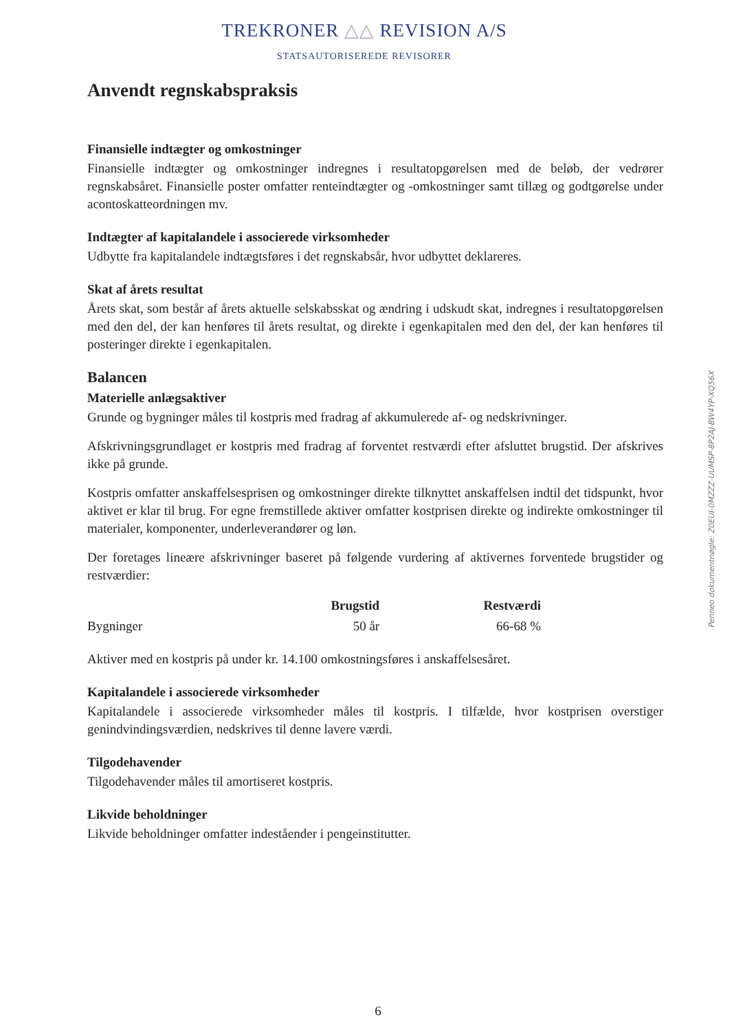TREKRONER △△ REVISION A/S
STATSAUTORISEREDE REVISORER
Anvendt regnskabspraksis
Finansielle indtægter og omkostninger
Finansielle indtægter og omkostninger indregnes i resultatopgørelsen med de beløb, der vedrører regnskabsåret. Finansielle poster omfatter renteindtægter og -omkostninger samt tillæg og godtgørelse under acontoskatteordningen mv.
Indtægter af kapitalandele i associerede virksomheder
Udbytte fra kapitalandele indtægtsføres i det regnskabsår, hvor udbyttet deklareres.
Skat af årets resultat
Årets skat, som består af årets aktuelle selskabsskat og ændring i udskudt skat, indregnes i resultatopgørelsen med den del, der kan henføres til årets resultat, og direkte i egenkapitalen med den del, der kan henføres til posteringer direkte i egenkapitalen.
Balancen
Materielle anlægsaktiver
Grunde og bygninger måles til kostpris med fradrag af akkumulerede af- og nedskrivninger.
Afskrivningsgrundlaget er kostpris med fradrag af forventet restværdi efter afsluttet brugstid. Der afskrives ikke på grunde.
Kostpris omfatter anskaffelsesprisen og omkostninger direkte tilknyttet anskaffelsen indtil det tidspunkt, hvor aktivet er klar til brug. For egne fremstillede aktiver omfatter kostprisen direkte og indirekte omkostninger til materialer, komponenter, underleverandører og løn.
Der foretages lineære afskrivninger baseret på følgende vurdering af aktivernes forventede brugstider og restværdier:
| | Brugstid | Restværdi |
| --- | --- | --- |
| Bygninger | 50 år | 66-68 % |
Aktiver med en kostpris på under kr. 14.100 omkostningsføres i anskaffelsesåret.
Kapitalandele i associerede virksomheder
Kapitalandele i associerede virksomheder måles til kostpris. I tilfælde, hvor kostprisen overstiger genindvindingsværdien, nedskrives til denne lavere værdi.
Tilgodehavender
Tilgodehavender måles til amortiseret kostpris.
Likvide beholdninger
Likvide beholdninger omfatter indeståender i pengeinstitutter.
Penneo dokumentnøgle: Z0EUI-0MZZZ-UUMSP-8P2AJ-BW4YP-XQ56X
6